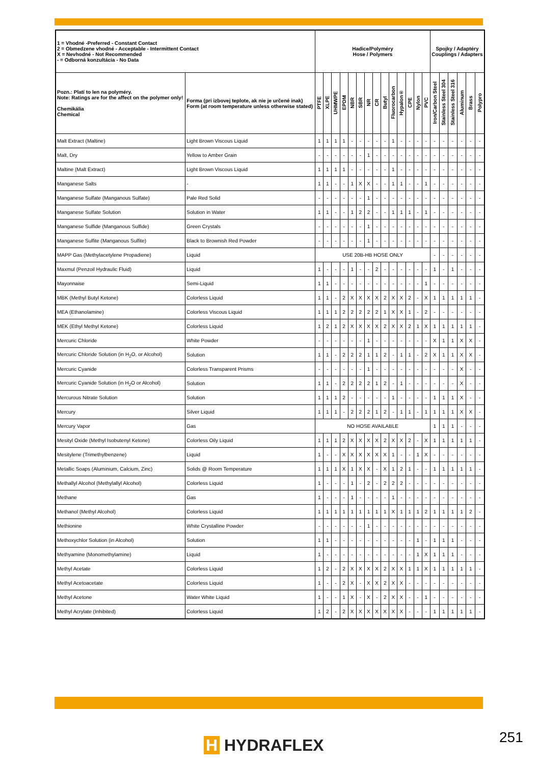| 1 = Vhodné -Preferred - Constant Contact 2 = Obmedzene vhodné - Acceptable - Intermittent Contact X = Nevhodné - Not Recommended - = Odborná konzultácia - No Data | | Hadice/Polyméry Hose / Polymers | | | | | | | | | | | | | | Spojky / Adaptéry Couplings / Adapters | | | | | |
| --- | --- | --- | --- | --- | --- | --- | --- | --- | --- | --- | --- | --- | --- | --- | --- | --- | --- | --- | --- | --- | --- |
| Pozn.: Platí to len na polyméry. Note: Ratings are for the affect on the polymer only! Chemikália Chemical | Forma (pri izbovej teplote, ak nie je určené inak) Form (at room temperature unless otherwise stated) | PTFE | XLPE | UHMWPE | EPDM | NBR | SBR | NR | CR | Butyl | Fluorocarbon | Hypalon® | CPE | Nylon | PVC | Iron/Carbon Steel | Stainless Steel 304 | Stainless Steel 316 | Aluminum | Brass | Polypro |
| Malt Extract (Maltine) | Light Brown Viscous Liquid | 1 | 1 | 1 | 1 | - | - | - | - | - | 1 | - | - | - | - | - | - | - | - | - | - |
| Malt, Dry | Yellow to Amber Grain | - | - | - | - | - | - | 1 | - | - | - | - | - | - | - | - | - | - | - | - | - |
| Maltine (Malt Extract) | Light Brown Viscous Liquid | 1 | 1 | 1 | 1 | - | - | - | - | - | 1 | - | - | - | - | - | - | - | - | - | - |
| Manganese Salts | - | 1 | 1 | - | - | 1 | X | X | - | - | 1 | 1 | - | - | 1 | - | - | - | - | - | - |
| Manganese Sulfate (Manganous Sulfate) | Pale Red Solid | - | - | - | - | - | - | 1 | - | - | - | - | - | - | - | - | - | - | - | - | - |
| Manganese Sulfate Solution | Solution in Water | 1 | 1 | - | - | 1 | 2 | 2 | - | - | 1 | 1 | 1 | - | 1 | - | - | - | - | - | - |
| Manganese Sulfide (Manganous Sulfide) | Green Crystals | - | - | - | - | - | - | 1 | - | - | - | - | - | - | - | - | - | - | - | - | - |
| Manganese Sulfite (Manganous Sulfite) | Black to Brownish Red Powder | - | - | - | - | - | - | 1 | - | - | - | - | - | - | - | - | - | - | - | - | - |
| MAPP Gas (Methylacetylene Propadiene) | Liquid | USE 20B-HB HOSE ONLY | | | | | | | | | | | | | | - | - | - | - | - | - |
| Maxmul (Penzoil Hydraulic Fluid) | Liquid | 1 | - | - | - | 1 | - | - | 2 | - | - | - | - | - | - | 1 | - | 1 | - | - | - |
| Mayonnaise | Semi-Liquid | 1 | 1 | - | - | - | - | - | - | - | - | - | - | - | 1 | - | - | - | - | - | - |
| MBK (Methyl Butyl Ketone) | Colorless Liquid | 1 | 1 | - | 2 | X | X | X | X | 2 | X | X | 2 | - | X | 1 | 1 | 1 | 1 | 1 | - |
| MEA (Ethanolamine) | Colorless Viscous Liquid | 1 | 1 | 1 | 2 | 2 | 2 | 2 | 2 | 1 | X | X | 1 | - | 2 | - | - | - | - | - | - |
| MEK (Ethyl Methyl Ketone) | Colorless Liquid | 1 | 2 | 1 | 2 | X | X | X | X | 2 | X | X | 2 | 1 | X | 1 | 1 | 1 | 1 | 1 | - |
| Mercuric Chloride | White Powder | - | - | - | - | - | - | 1 | - | - | - | - | - | - | - | X | 1 | 1 | X | X | - |
| Mercuric Chloride Solution (in H<sub>2</sub>O, or Alcohol) | Solution | 1 | 1 | - | 2 | 2 | 2 | 1 | 1 | 2 | - | 1 | 1 | - | 2 | X | 1 | 1 | X | X | - |
| Mercuric Cyanide | Colorless Transparent Prisms | - | - | - | - | - | - | 1 | - | - | - | - | - | - | - | - | - | - | X | - | - |
| Mercuric Cyanide Solution (in H<sub>2</sub>O or Alcohol) | Solution | 1 | 1 | - | 2 | 2 | 2 | 2 | 1 | 2 | - | 1 | - | - | - | - | - | - | X | - | - |
| Mercurous Nitrate Solution | Solution | 1 | 1 | 1 | 2 | - | - | - | - | - | 1 | - | - | - | - | 1 | 1 | 1 | X | - | - |
| Mercury | Silver Liquid | 1 | 1 | 1 | - | 2 | 2 | 2 | 1 | 2 | - | 1 | 1 | - | 1 | 1 | 1 | 1 | X | X | - |
| Mercury Vapor | Gas | NO HOSE AVAILABLE | | | | | | | | | | | | | | 1 | 1 | 1 | - | - | - |
| Mesityl Oxide (Methyl Isobutenyl Ketone) | Colorless Oily Liquid | 1 | 1 | 1 | 2 | X | X | X | X | 2 | X | X | 2 | - | X | 1 | 1 | 1 | 1 | 1 | - |
| Mesitylene (Trimethylbenzene) | Liquid | 1 | - | - | X | X | X | X | X | X | 1 | - | - | 1 | X | - | - | - | - | - | - |
| Metallic Soaps (Aluminium, Calcium, Zinc) | Solids @ Room Temperature | 1 | 1 | 1 | X | 1 | X | X | - | X | 1 | 2 | 1 | - | - | 1 | 1 | 1 | 1 | 1 | - |
| Methallyl Alcohol (Methylallyl Alcohol) | Colorless Liquid | 1 | - | - | - | 1 | - | 2 | - | 2 | 2 | 2 | - | - | - | - | - | - | - | - | - |
| Methane | Gas | 1 | - | - | - | 1 | - | - | - | - | 1 | - | - | - | - | - | - | - | - | - | - |
| Methanol (Methyl Alcohol) | Colorless Liquid | 1 | 1 | 1 | 1 | 1 | 1 | 1 | 1 | 1 | X | 1 | 1 | 1 | 2 | 1 | 1 | 1 | 1 | 2 | - |
| Methionine | White Crystalline Powder | - | - | - | - | - | - | 1 | - | - | - | - | - | - | - | - | - | - | - | - | - |
| Methoxychlor Solution (in Alcohol) | Solution | 1 | 1 | - | - | - | - | - | - | - | - | - | - | 1 | - | 1 | 1 | 1 | - | - | - |
| Methyamine (Monomethylamine) | Liquid | 1 | - | - | - | - | - | - | - | - | - | - | - | 1 | X | 1 | 1 | 1 | - | - | - |
| Methyl Acetate | Colorless Liquid | 1 | 2 | - | 2 | X | X | X | X | 2 | X | X | 1 | 1 | X | 1 | 1 | 1 | 1 | 1 | - |
| Methyl Acetoacetate | Colorless Liquid | 1 | - | - | 2 | X | - | X | X | 2 | X | X | - | - | - | - | - | - | - | - | - |
| Methyl Acetone | Water White Liquid | 1 | - | - | 1 | X | - | X | - | 2 | X | X | - | - | 1 | - | - | - | - | - | - |
| Methyl Acrylate (Inhibited) | Colorless Liquid | 1 | 2 | - | 2 | X | X | X | X | X | X | X | - | - | - | 1 | 1 | 1 | 1 | 1 | - |
H HYDRAFLEX 251